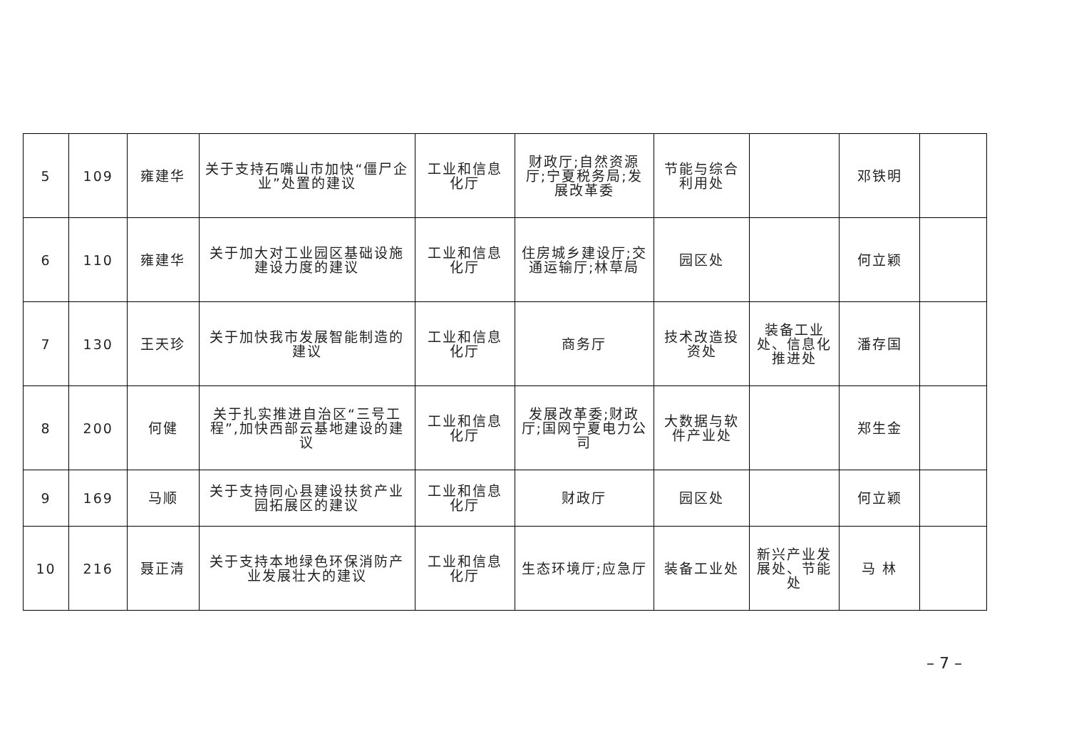| 5 | 109 | 雍建华 | 关于支持石嘴山市加快“僵尸企业”处置的建议 | 工业和信息化厅 | 财政厅;自然资源厅;宁夏税务局;发展改革委 | 节能与综合利用处 | | 邓铁明 | |
| 6 | 110 | 雍建华 | 关于加大对工业园区基础设施建设力度的建议 | 工业和信息化厅 | 住房城乡建设厅;交通运输厅;林草局 | 园区处 | | 何立颖 | |
| 7 | 130 | 王天珍 | 关于加快我市发展智能制造的建议 | 工业和信息化厅 | 商务厅 | 技术改造投资处 | 装备工业处、信息化推进处 | 潘存国 | |
| 8 | 200 | 何健 | 关于扎实推进自治区“三号工程”,加快西部云基地建设的建议 | 工业和信息化厅 | 发展改革委;财政厅;国网宁夏电力公司 | 大数据与软件产业处 | | 郑生金 | |
| 9 | 169 | 马顺 | 关于支持同心县建设扶贫产业园拓展区的建议 | 工业和信息化厅 | 财政厅 | 园区处 | | 何立颖 | |
| 10 | 216 | 聂正清 | 关于支持本地绿色环保消防产业发展壮大的建议 | 工业和信息化厅 | 生态环境厅;应急厅 | 装备工业处 | 新兴产业发展处、节能处 | 马 林 | |
– 7 –